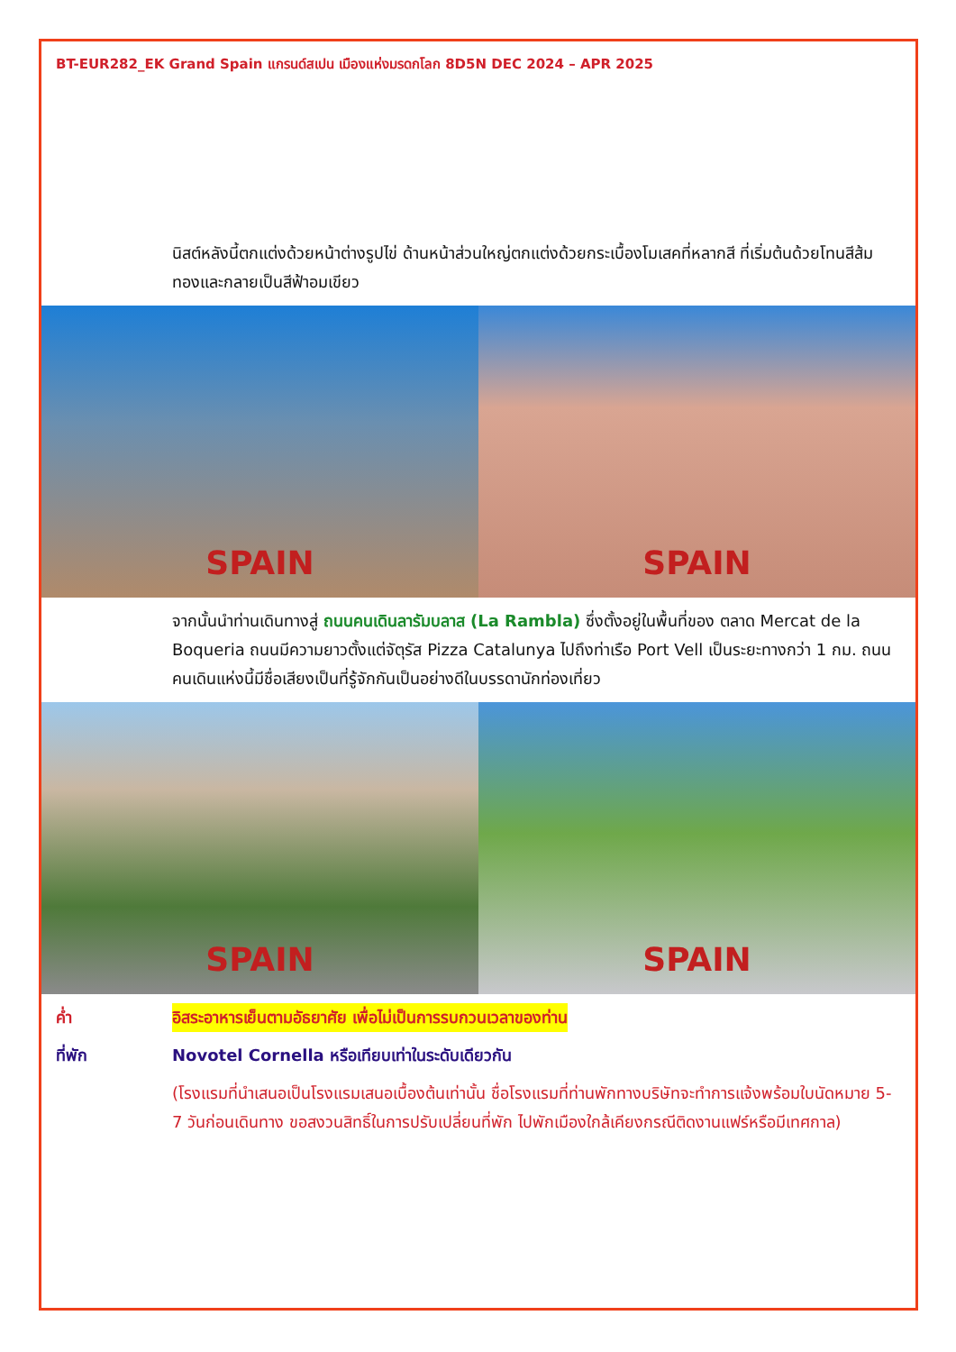BT-EUR282_EK Grand Spain แกรนด์สเปน เมืองแห่งมรดกโลก 8D5N DEC 2024 – APR 2025
นิสต์หลังนี้ตกแต่งด้วยหน้าต่างรูปไข่ ด้านหน้าส่วนใหญ่ตกแต่งด้วยกระเบื้องโมเสคที่หลากสี ที่เริ่มต้นด้วยโทนสีส้มทองและกลายเป็นสีฟ้าอมเขียว
SPAIN
SPAIN
จากนั้นนำท่านเดินทางสู่ ถนนคนเดินลารัมบลาส (La Rambla) ซึ่งตั้งอยู่ในพื้นที่ของ ตลาด Mercat de la Boqueria ถนนมีความยาวตั้งแต่จัตุรัส Pizza Catalunya ไปถึงท่าเรือ Port Vell เป็นระยะทางกว่า 1 กม. ถนนคนเดินแห่งนี้มีชื่อเสียงเป็นที่รู้จักกันเป็นอย่างดีในบรรดานักท่องเที่ยว
SPAIN
SPAIN
ค่ำ อิสระอาหารเย็นตามอัธยาศัย เพื่อไม่เป็นการรบกวนเวลาของท่าน
ที่พัก Novotel Cornella หรือเทียบเท่าในระดับเดียวกัน
(โรงแรมที่นำเสนอเป็นโรงแรมเสนอเบื้องต้นเท่านั้น ชื่อโรงแรมที่ท่านพักทางบริษัทจะทำการแจ้งพร้อมใบนัดหมาย 5-7 วันก่อนเดินทาง ขอสงวนสิทธิ์ในการปรับเปลี่ยนที่พัก ไปพักเมืองใกล้เคียงกรณีติดงานแฟร์หรือมีเทศกาล)